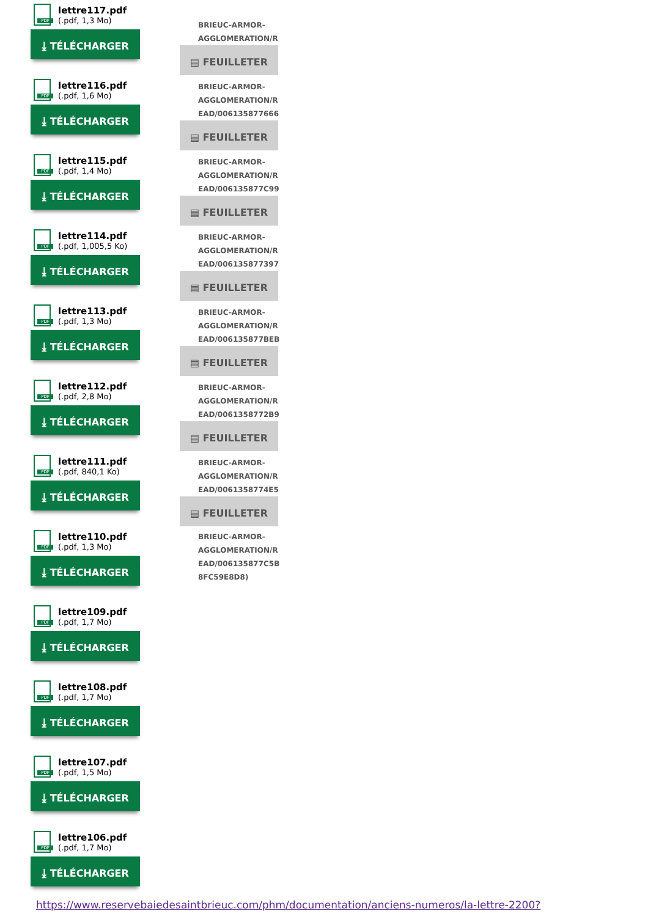PDF
lettre117.pdf
(.pdf, 1,3 Mo)
⤓ TÉLÉCHARGER
PDF
lettre116.pdf
(.pdf, 1,6 Mo)
⤓ TÉLÉCHARGER
PDF
lettre115.pdf
(.pdf, 1,4 Mo)
⤓ TÉLÉCHARGER
PDF
lettre114.pdf
(.pdf, 1,005,5 Ko)
⤓ TÉLÉCHARGER
PDF
lettre113.pdf
(.pdf, 1,3 Mo)
⤓ TÉLÉCHARGER
PDF
lettre112.pdf
(.pdf, 2,8 Mo)
⤓ TÉLÉCHARGER
PDF
lettre111.pdf
(.pdf, 840,1 Ko)
⤓ TÉLÉCHARGER
PDF
lettre110.pdf
(.pdf, 1,3 Mo)
⤓ TÉLÉCHARGER
PDF
lettre109.pdf
(.pdf, 1,7 Mo)
⤓ TÉLÉCHARGER
PDF
lettre108.pdf
(.pdf, 1,7 Mo)
⤓ TÉLÉCHARGER
PDF
lettre107.pdf
(.pdf, 1,5 Mo)
⤓ TÉLÉCHARGER
PDF
lettre106.pdf
(.pdf, 1,7 Mo)
⤓ TÉLÉCHARGER
BRIEUC-ARMOR-
AGGLOMERATION/R
▤ FEUILLETER
BRIEUC-ARMOR-
AGGLOMERATION/R
EAD/006135877666
▤ FEUILLETER
BRIEUC-ARMOR-
AGGLOMERATION/R
EAD/006135877C99
▤ FEUILLETER
BRIEUC-ARMOR-
AGGLOMERATION/R
EAD/006135877397
▤ FEUILLETER
BRIEUC-ARMOR-
AGGLOMERATION/R
EAD/006135877BEB
▤ FEUILLETER
BRIEUC-ARMOR-
AGGLOMERATION/R
EAD/0061358772B9
▤ FEUILLETER
BRIEUC-ARMOR-
AGGLOMERATION/R
EAD/0061358774E5
▤ FEUILLETER
BRIEUC-ARMOR-
AGGLOMERATION/R
EAD/006135877C5B
8FC59E8D8)
https://www.reservebaiedesaintbrieuc.com/phm/documentation/anciens-numeros/la-lettre-2200?